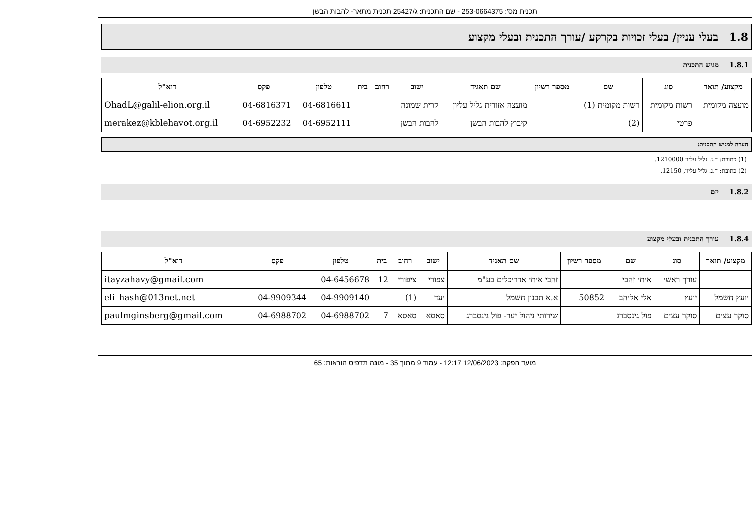תכנית מס': 253-0664375 - שם התכנית: ג/25427 תכנית מתאר- להבות הבשן
1.8 בעלי עניין/ בעלי זכויות בקרקע /עורך התכנית ובעלי מקצוע
1.8.1 מגיש התכנית
| מקצוע/ תואר | סוג | שם | מספר רשיון | שם תאגיד | ישוב | רחוב | בית | טלפון | פקס | דוא"ל |
| --- | --- | --- | --- | --- | --- | --- | --- | --- | --- | --- |
| מועצה מקומית | רשות מקומית | רשות מקומית (1) | | מועצה אזורית גליל עליון | קרית שמונה | | | 04-6816611 | 04-6816371 | OhadL@galil-elion.org.il |
| | פרטי | (2) | | קיבוץ להבות הבשן | להבות הבשן | | | 04-6952111 | 04-6952232 | merakez@kblehavot.org.il |
הערה למגיש התכנית:
(1) כתובת: ד.נ. גליל עליון 1210000.
(2) כתובת: ד.נ. גליל עליון, 12150.
1.8.2 יזם
1.8.4 עורך התכנית ובעלי מקצוע
| מקצוע/ תואר | סוג | שם | מספר רשיון | שם תאגיד | ישוב | רחוב | בית | טלפון | פקס | דוא"ל |
| --- | --- | --- | --- | --- | --- | --- | --- | --- | --- | --- |
| | עורך ראשי | איתי זהבי | | זהבי איתי אדריכלים בע"מ | צפורי | ציפורי | 12 | 04-6456678 | | itayzahavy@gmail.com |
| יועץ חשמל | יועץ | אלי אליהב | 50852 | א.א תכנון חשמל | יעד | (1) | | 04-9909140 | 04-9909344 | eli_hash@013net.net |
| סוקר עצים | סוקר עצים | פול גינסברג | | שירותי ניהול יער- פול גינסברג | סאסא | סאסא | 7 | 04-6988702 | 04-6988702 | paulmginsberg@gmail.com |
מועד הפקה: 12/06/2023 12:17 - עמוד 9 מתוך 35 - מונה תדפיס הוראות: 65